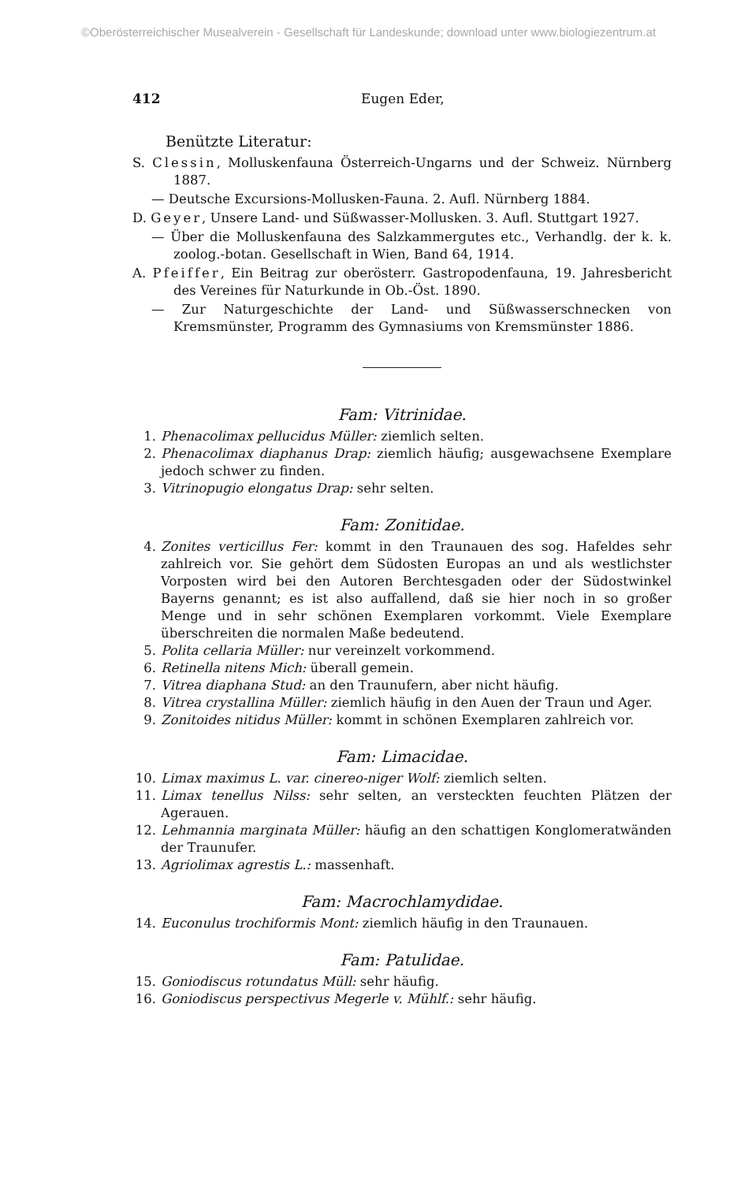©Oberösterreichischer Musealverein - Gesellschaft für Landeskunde; download unter www.biologiezentrum.at
412 Eugen Eder,
Benützte Literatur:
S. Clessin, Molluskenfauna Österreich-Ungarns und der Schweiz. Nürnberg 1887.
— Deutsche Excursions-Mollusken-Fauna. 2. Aufl. Nürnberg 1884.
D. Geyer, Unsere Land- und Süßwasser-Mollusken. 3. Aufl. Stuttgart 1927.
— Über die Molluskenfauna des Salzkammergutes etc., Verhandlg. der k. k. zoolog.-botan. Gesellschaft in Wien, Band 64, 1914.
A. Pfeiffer, Ein Beitrag zur oberösterr. Gastropodenfauna, 19. Jahresbericht des Vereines für Naturkunde in Ob.-Öst. 1890.
— Zur Naturgeschichte der Land- und Süßwasserschnecken von Kremsmünster, Programm des Gymnasiums von Kremsmünster 1886.
Fam: Vitrinidae.
1. Phenacolimax pellucidus Müller: ziemlich selten.
2. Phenacolimax diaphanus Drap: ziemlich häufig; ausgewachsene Exemplare jedoch schwer zu finden.
3. Vitrinopugio elongatus Drap: sehr selten.
Fam: Zonitidae.
4. Zonites verticillus Fer: kommt in den Traunauen des sog. Hafeldes sehr zahlreich vor. Sie gehört dem Südosten Europas an und als westlichster Vorposten wird bei den Autoren Berchtesgaden oder der Südostwinkel Bayerns genannt; es ist also auffallend, daß sie hier noch in so großer Menge und in sehr schönen Exemplaren vorkommt. Viele Exemplare überschreiten die normalen Maße bedeutend.
5. Polita cellaria Müller: nur vereinzelt vorkommend.
6. Retinella nitens Mich: überall gemein.
7. Vitrea diaphana Stud: an den Traunufern, aber nicht häufig.
8. Vitrea crystallina Müller: ziemlich häufig in den Auen der Traun und Ager.
9. Zonitoides nitidus Müller: kommt in schönen Exemplaren zahlreich vor.
Fam: Limacidae.
10. Limax maximus L. var. cinereo-niger Wolf: ziemlich selten.
11. Limax tenellus Nilss: sehr selten, an versteckten feuchten Plätzen der Agerauen.
12. Lehmannia marginata Müller: häufig an den schattigen Konglomeratwänden der Traunufer.
13. Agriolimax agrestis L.: massenhaft.
Fam: Macrochlamydidae.
14. Euconulus trochiformis Mont: ziemlich häufig in den Traunauen.
Fam: Patulidae.
15. Goniodiscus rotundatus Müll: sehr häufig.
16. Goniodiscus perspectivus Megerle v. Mühlf.: sehr häufig.